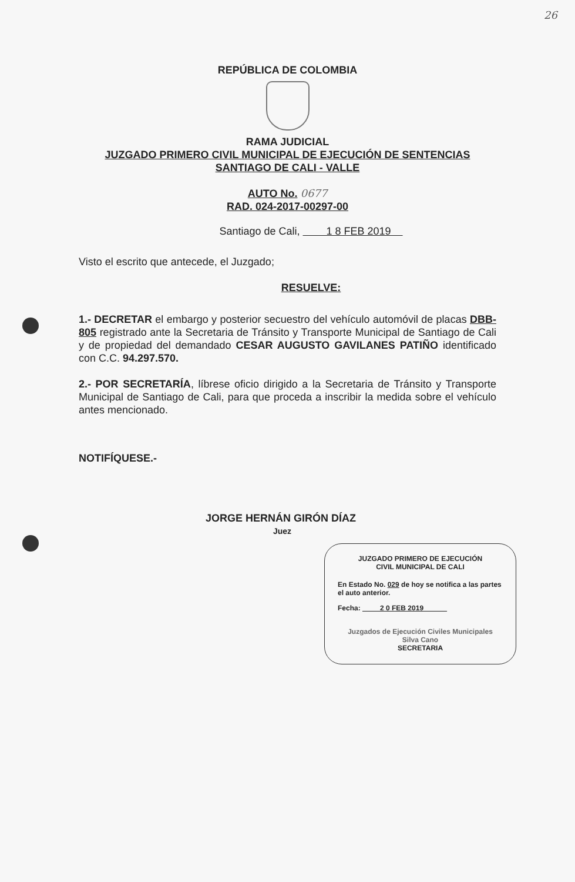26
REPÚBLICA DE COLOMBIA
RAMA JUDICIAL
JUZGADO PRIMERO CIVIL MUNICIPAL DE EJECUCIÓN DE SENTENCIAS
SANTIAGO DE CALI - VALLE
AUTO No. 0677
RAD. 024-2017-00297-00
Santiago de Cali, 1 8 FEB 2019
Visto el escrito que antecede, el Juzgado;
RESUELVE:
1.- DECRETAR el embargo y posterior secuestro del vehículo automóvil de placas DBB-805 registrado ante la Secretaria de Tránsito y Transporte Municipal de Santiago de Cali y de propiedad del demandado CESAR AUGUSTO GAVILANES PATIÑO identificado con C.C. 94.297.570.
2.- POR SECRETARÍA, líbrese oficio dirigido a la Secretaria de Tránsito y Transporte Municipal de Santiago de Cali, para que proceda a inscribir la medida sobre el vehículo antes mencionado.
NOTIFÍQUESE.-
JORGE HERNÁN GIRÓN DÍAZ
Juez
JUZGADO PRIMERO DE EJECUCIÓN
CIVIL MUNICIPAL DE CALI
En Estado No. 029 de hoy se notifica a las partes el auto anterior.
Fecha: 2 0 FEB 2019
Juzgados de Ejecución Civiles Municipales
Silva Cano
SECRETARIA